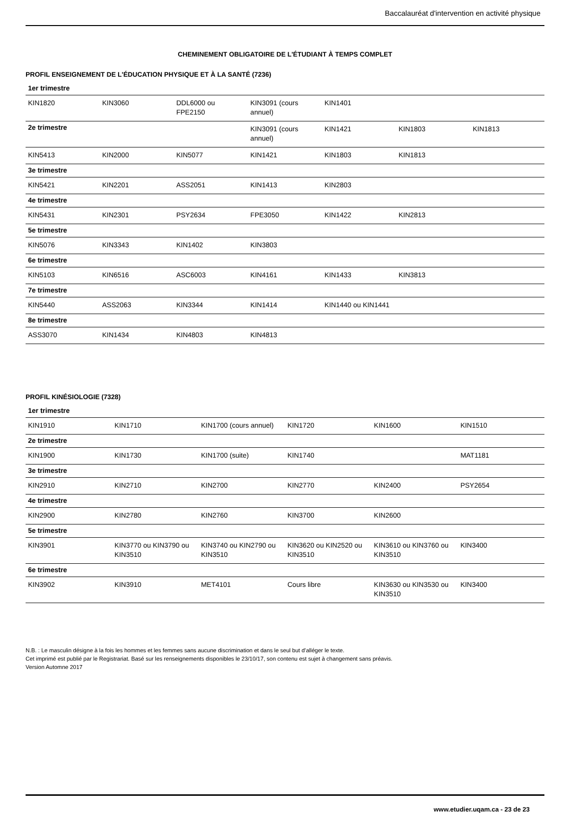Baccalauréat d'intervention en activité physique
CHEMINEMENT OBLIGATOIRE DE L'ÉTUDIANT À TEMPS COMPLET
PROFIL ENSEIGNEMENT DE L'ÉDUCATION PHYSIQUE ET À LA SANTÉ (7236)
| 1er trimestre | | | | | | |
| KIN1820 | KIN3060 | DDL6000 ou FPE2150 | KIN3091 (cours annuel) | KIN1401 | | |
| 2e trimestre | | | KIN3091 (cours annuel) | KIN1421 | KIN1803 | KIN1813 |
| KIN5413 | KIN2000 | KIN5077 | KIN1421 | KIN1803 | KIN1813 | |
| 3e trimestre | | | | | | |
| KIN5421 | KIN2201 | ASS2051 | KIN1413 | KIN2803 | | |
| 4e trimestre | | | | | | |
| KIN5431 | KIN2301 | PSY2634 | FPE3050 | KIN1422 | KIN2813 | |
| 5e trimestre | | | | | | |
| KIN5076 | KIN3343 | KIN1402 | KIN3803 | | | |
| 6e trimestre | | | | | | |
| KIN5103 | KIN6516 | ASC6003 | KIN4161 | KIN1433 | KIN3813 | |
| 7e trimestre | | | | | | |
| KIN5440 | ASS2063 | KIN3344 | KIN1414 | KIN1440 ou KIN1441 | | |
| 8e trimestre | | | | | | |
| ASS3070 | KIN1434 | KIN4803 | KIN4813 | | | |
PROFIL KINÉSIOLOGIE (7328)
| 1er trimestre | | | | | |
| KIN1910 | KIN1710 | KIN1700 (cours annuel) | KIN1720 | KIN1600 | KIN1510 |
| 2e trimestre | | | | | |
| KIN1900 | KIN1730 | KIN1700 (suite) | KIN1740 | | MAT1181 |
| 3e trimestre | | | | | |
| KIN2910 | KIN2710 | KIN2700 | KIN2770 | KIN2400 | PSY2654 |
| 4e trimestre | | | | | |
| KIN2900 | KIN2780 | KIN2760 | KIN3700 | KIN2600 | |
| 5e trimestre | | | | | |
| KIN3901 | KIN3770 ou KIN3790 ou KIN3510 | KIN3740 ou KIN2790 ou KIN3510 | KIN3620 ou KIN2520 ou KIN3510 | KIN3610 ou KIN3760 ou KIN3510 | KIN3400 |
| 6e trimestre | | | | | |
| KIN3902 | KIN3910 | MET4101 | Cours libre | KIN3630 ou KIN3530 ou KIN3510 | KIN3400 |
N.B. : Le masculin désigne à la fois les hommes et les femmes sans aucune discrimination et dans le seul but d’alléger le texte.
Cet imprimé est publié par le Registrariat. Basé sur les renseignements disponibles le 23/10/17, son contenu est sujet à changement sans préavis.
Version Automne 2017
www.etudier.uqam.ca - 23 de 23